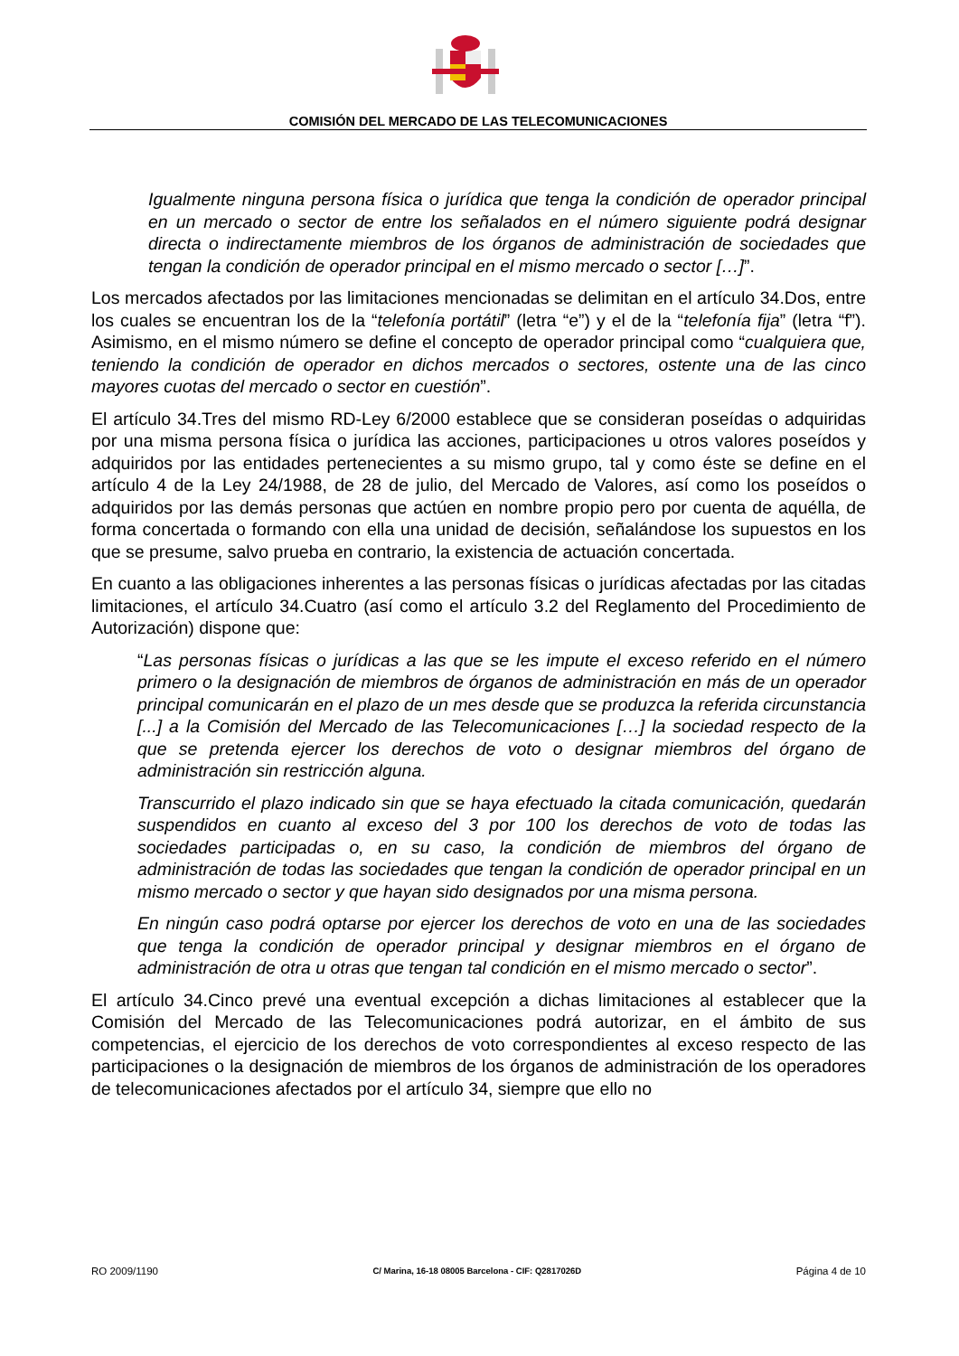COMISIÓN DEL MERCADO DE LAS TELECOMUNICACIONES
Igualmente ninguna persona física o jurídica que tenga la condición de operador principal en un mercado o sector de entre los señalados en el número siguiente podrá designar directa o indirectamente miembros de los órganos de administración de sociedades que tengan la condición de operador principal en el mismo mercado o sector […]”.
Los mercados afectados por las limitaciones mencionadas se delimitan en el artículo 34.Dos, entre los cuales se encuentran los de la “telefonía portátil” (letra “e”) y el de la “telefonía fija” (letra “f”). Asimismo, en el mismo número se define el concepto de operador principal como “cualquiera que, teniendo la condición de operador en dichos mercados o sectores, ostente una de las cinco mayores cuotas del mercado o sector en cuestión”.
El artículo 34.Tres del mismo RD-Ley 6/2000 establece que se consideran poseídas o adquiridas por una misma persona física o jurídica las acciones, participaciones u otros valores poseídos y adquiridos por las entidades pertenecientes a su mismo grupo, tal y como éste se define en el artículo 4 de la Ley 24/1988, de 28 de julio, del Mercado de Valores, así como los poseídos o adquiridos por las demás personas que actúen en nombre propio pero por cuenta de aquélla, de forma concertada o formando con ella una unidad de decisión, señalándose los supuestos en los que se presume, salvo prueba en contrario, la existencia de actuación concertada.
En cuanto a las obligaciones inherentes a las personas físicas o jurídicas afectadas por las citadas limitaciones, el artículo 34.Cuatro (así como el artículo 3.2 del Reglamento del Procedimiento de Autorización) dispone que:
“Las personas físicas o jurídicas a las que se les impute el exceso referido en el número primero o la designación de miembros de órganos de administración en más de un operador principal comunicarán en el plazo de un mes desde que se produzca la referida circunstancia [...] a la Comisión del Mercado de las Telecomunicaciones […] la sociedad respecto de la que se pretenda ejercer los derechos de voto o designar miembros del órgano de administración sin restricción alguna.
Transcurrido el plazo indicado sin que se haya efectuado la citada comunicación, quedarán suspendidos en cuanto al exceso del 3 por 100 los derechos de voto de todas las sociedades participadas o, en su caso, la condición de miembros del órgano de administración de todas las sociedades que tengan la condición de operador principal en un mismo mercado o sector y que hayan sido designados por una misma persona.
En ningún caso podrá optarse por ejercer los derechos de voto en una de las sociedades que tenga la condición de operador principal y designar miembros en el órgano de administración de otra u otras que tengan tal condición en el mismo mercado o sector”.
El artículo 34.Cinco prevé una eventual excepción a dichas limitaciones al establecer que la Comisión del Mercado de las Telecomunicaciones podrá autorizar, en el ámbito de sus competencias, el ejercicio de los derechos de voto correspondientes al exceso respecto de las participaciones o la designación de miembros de los órganos de administración de los operadores de telecomunicaciones afectados por el artículo 34, siempre que ello no
RO 2009/1190 C/ Marina, 16-18 08005 Barcelona - CIF: Q2817026D Página 4 de 10